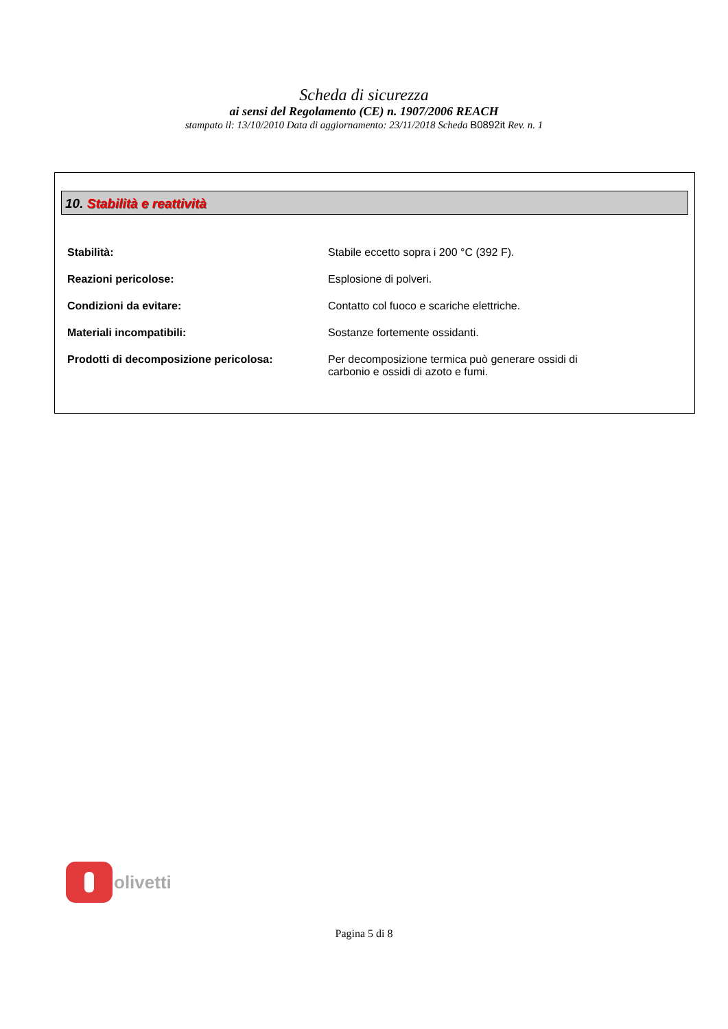Scheda di sicurezza
ai sensi del Regolamento (CE) n. 1907/2006 REACH
stampato il: 13/10/2010 Data di aggiornamento: 23/11/2018 Scheda B0892it Rev. n. 1
10. Stabilità e reattività
| Stabilità: | Stabile eccetto sopra i 200 °C (392 F). |
| Reazioni pericolose: | Esplosione di polveri. |
| Condizioni da evitare: | Contatto col fuoco e scariche elettriche. |
| Materiali incompatibili: | Sostanze fortemente ossidanti. |
| Prodotti di decomposizione pericolosa: | Per decomposizione termica può generare ossidi di carbonio e ossidi di azoto e fumi. |
olivetti
Pagina 5 di 8